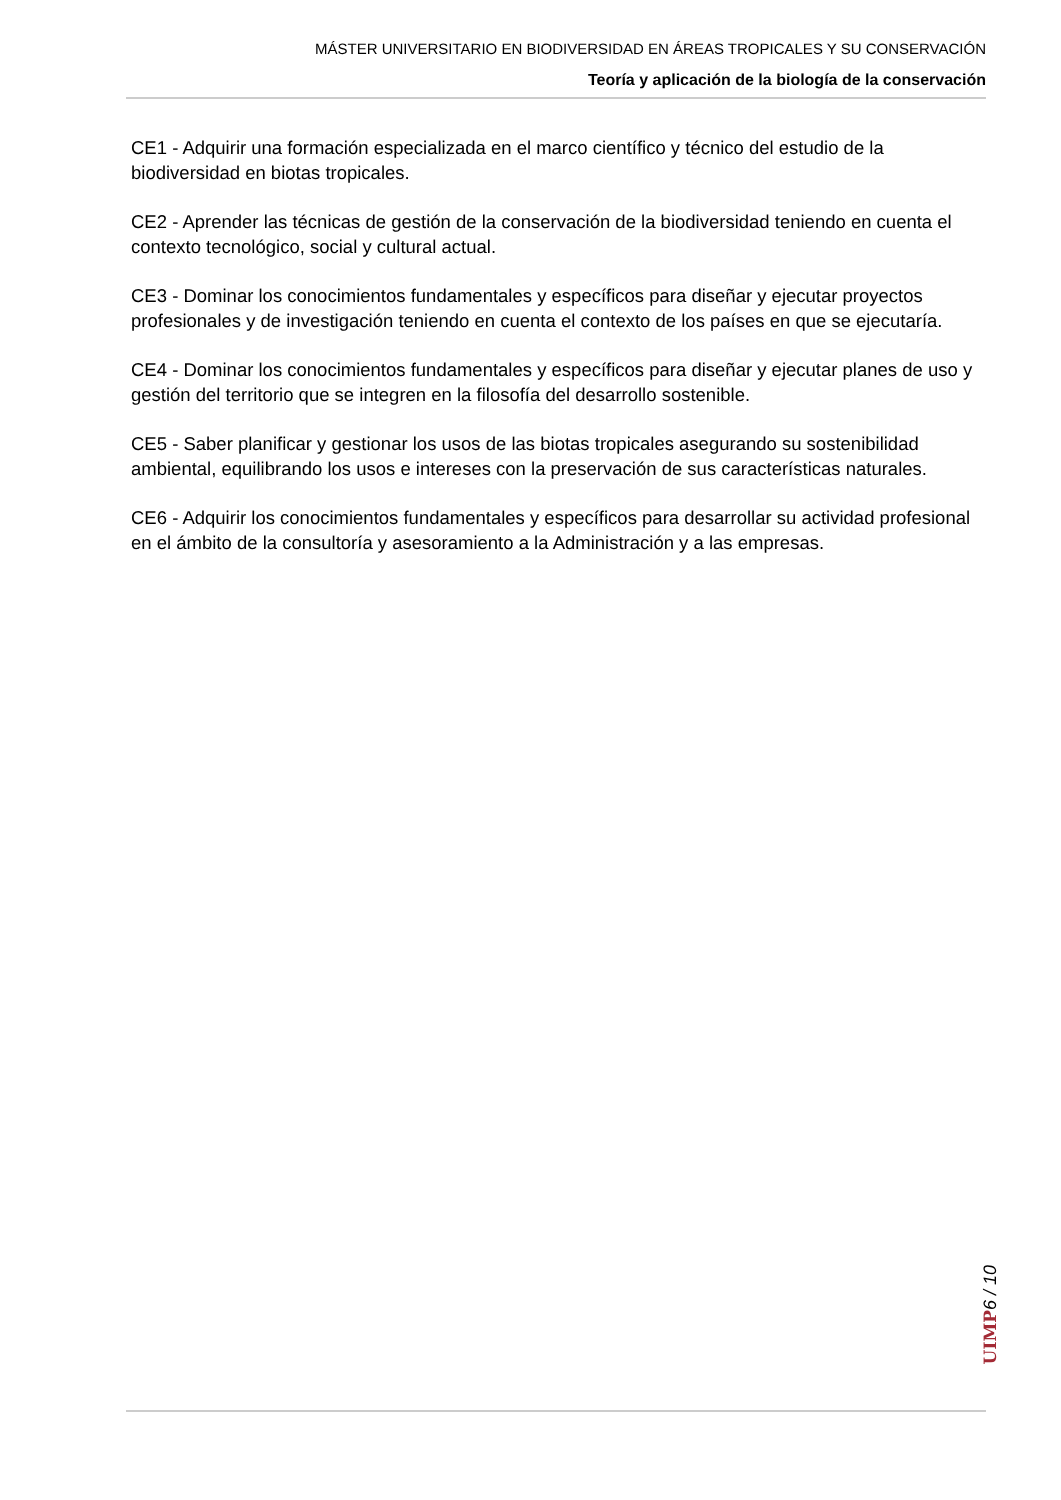MÁSTER UNIVERSITARIO EN BIODIVERSIDAD EN ÁREAS TROPICALES Y SU CONSERVACIÓN
Teoría y aplicación de la biología de la conservación
CE1 - Adquirir una formación especializada en el marco científico y técnico del estudio de la biodiversidad en biotas tropicales.
CE2 - Aprender las técnicas de gestión de la conservación de la biodiversidad teniendo en cuenta el contexto tecnológico, social y cultural actual.
CE3 - Dominar los conocimientos fundamentales y específicos para diseñar y ejecutar proyectos profesionales y de investigación teniendo en cuenta el contexto de los países en que se ejecutaría.
CE4 - Dominar los conocimientos fundamentales y específicos para diseñar y ejecutar planes de uso y gestión del territorio que se integren en la filosofía del desarrollo sostenible.
CE5 - Saber planificar y gestionar los usos de las biotas tropicales asegurando su sostenibilidad ambiental, equilibrando los usos e intereses con la preservación de sus características naturales.
CE6 - Adquirir los conocimientos fundamentales y específicos para desarrollar su actividad profesional en el ámbito de la consultoría y asesoramiento a la Administración y a las empresas.
UIMP
6 / 10